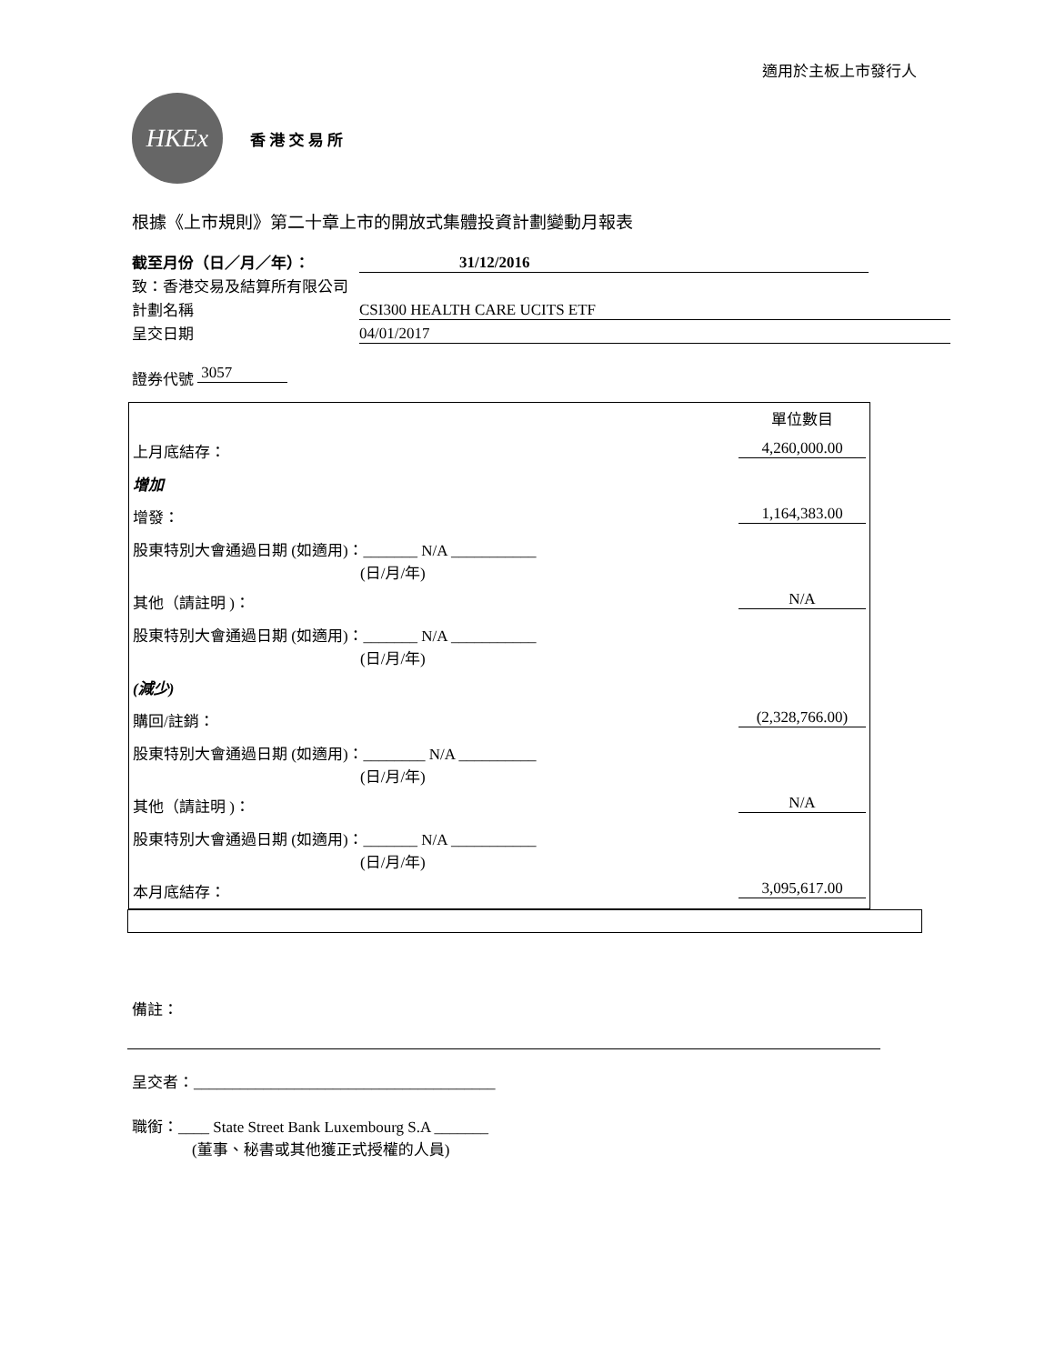適用於主板上市發行人
HKEx
香 港 交 易 所
根據《上市規則》第二十章上市的開放式集體投資計劃變動月報表
截至月份（日／月／年）： 31/12/2016
致：香港交易及結算所有限公司
計劃名稱 CSI300 HEALTH CARE UCITS ETF
呈交日期 04/01/2017
證券代號 3057
| | 單位數目 |
| 上月底結存： | 4,260,000.00 |
| 增加 | |
| 增發： | 1,164,383.00 |
| 股東特別大會通過日期 (如適用)：_______ N/A ___________ (日/月/年) | |
| 其他（請註明 )： | N/A |
| 股東特別大會通過日期 (如適用)：_______ N/A ___________ (日/月/年) | |
| (減少) | |
| 購回/註銷： | (2,328,766.00) |
| 股東特別大會通過日期 (如適用)：________ N/A __________ (日/月/年) | |
| 其他（請註明 )： | N/A |
| 股東特別大會通過日期 (如適用)：_______ N/A ___________ (日/月/年) | |
| 本月底結存： | 3,095,617.00 |
備註：
呈交者：_______________________________________
職銜：____ State Street Bank Luxembourg S.A _______
(董事、秘書或其他獲正式授權的人員)